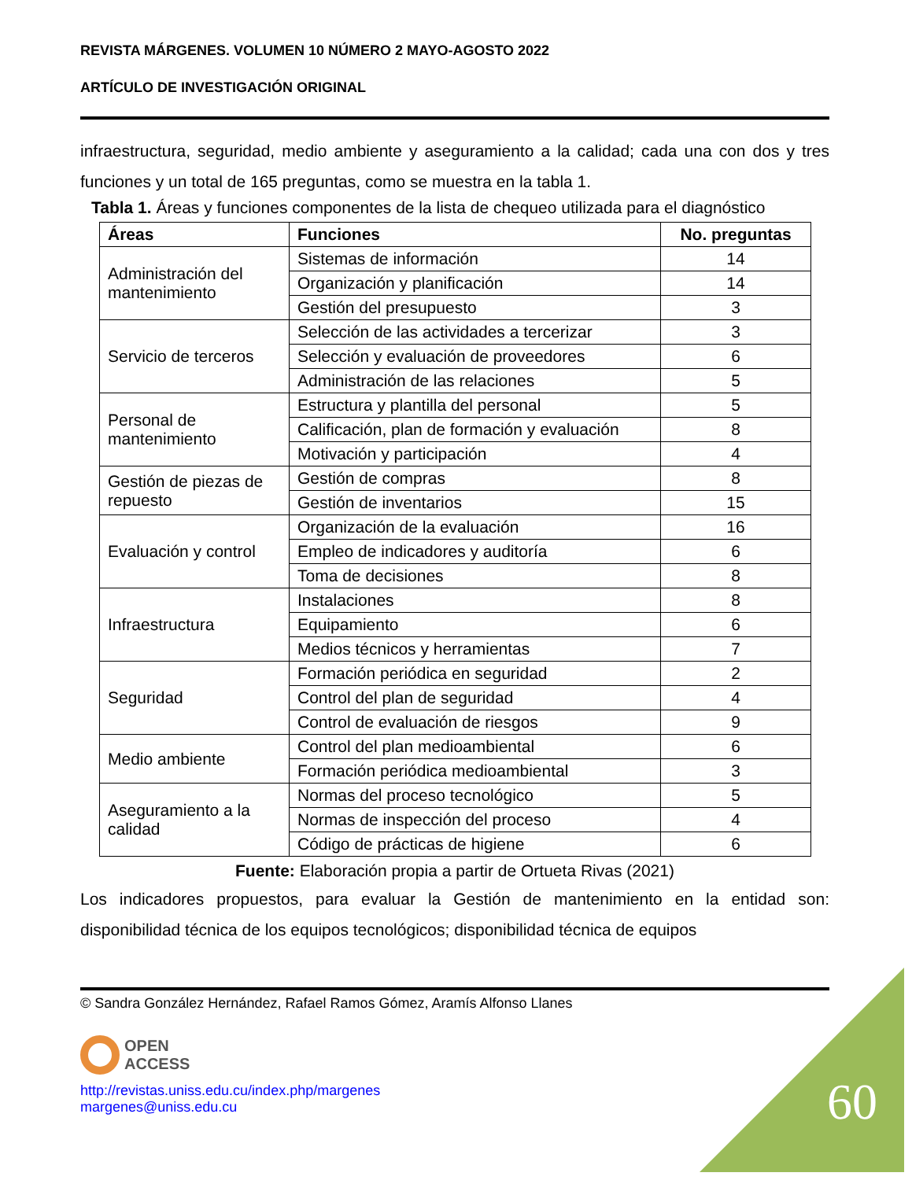REVISTA MÁRGENES. VOLUMEN 10 NÚMERO 2 MAYO-AGOSTO 2022
ARTÍCULO DE INVESTIGACIÓN ORIGINAL
infraestructura, seguridad, medio ambiente y aseguramiento a la calidad; cada una con dos y tres funciones y un total de 165 preguntas, como se muestra en la tabla 1.
Tabla 1. Áreas y funciones componentes de la lista de chequeo utilizada para el diagnóstico
| Áreas | Funciones | No. preguntas |
| --- | --- | --- |
| Administración del mantenimiento | Sistemas de información | 14 |
| | Organización y planificación | 14 |
| | Gestión del presupuesto | 3 |
| Servicio de terceros | Selección de las actividades a tercerizar | 3 |
| | Selección y evaluación de proveedores | 6 |
| | Administración de las relaciones | 5 |
| Personal de mantenimiento | Estructura y plantilla del personal | 5 |
| | Calificación, plan de formación y evaluación | 8 |
| | Motivación y participación | 4 |
| Gestión de piezas de repuesto | Gestión de compras | 8 |
| | Gestión de inventarios | 15 |
| Evaluación y control | Organización de la evaluación | 16 |
| | Empleo de indicadores y auditoría | 6 |
| | Toma de decisiones | 8 |
| Infraestructura | Instalaciones | 8 |
| | Equipamiento | 6 |
| | Medios técnicos y herramientas | 7 |
| Seguridad | Formación periódica en seguridad | 2 |
| | Control del plan de seguridad | 4 |
| | Control de evaluación de riesgos | 9 |
| Medio ambiente | Control del plan medioambiental | 6 |
| | Formación periódica medioambiental | 3 |
| Aseguramiento a la calidad | Normas del proceso tecnológico | 5 |
| | Normas de inspección del proceso | 4 |
| | Código de prácticas de higiene | 6 |
Fuente: Elaboración propia a partir de Ortueta Rivas (2021)
Los indicadores propuestos, para evaluar la Gestión de mantenimiento en la entidad son: disponibilidad técnica de los equipos tecnológicos; disponibilidad técnica de equipos
© Sandra González Hernández, Rafael Ramos Gómez, Aramís Alfonso Llanes
OPEN
ACCESS
http://revistas.uniss.edu.cu/index.php/margenes
margenes@uniss.edu.cu
60